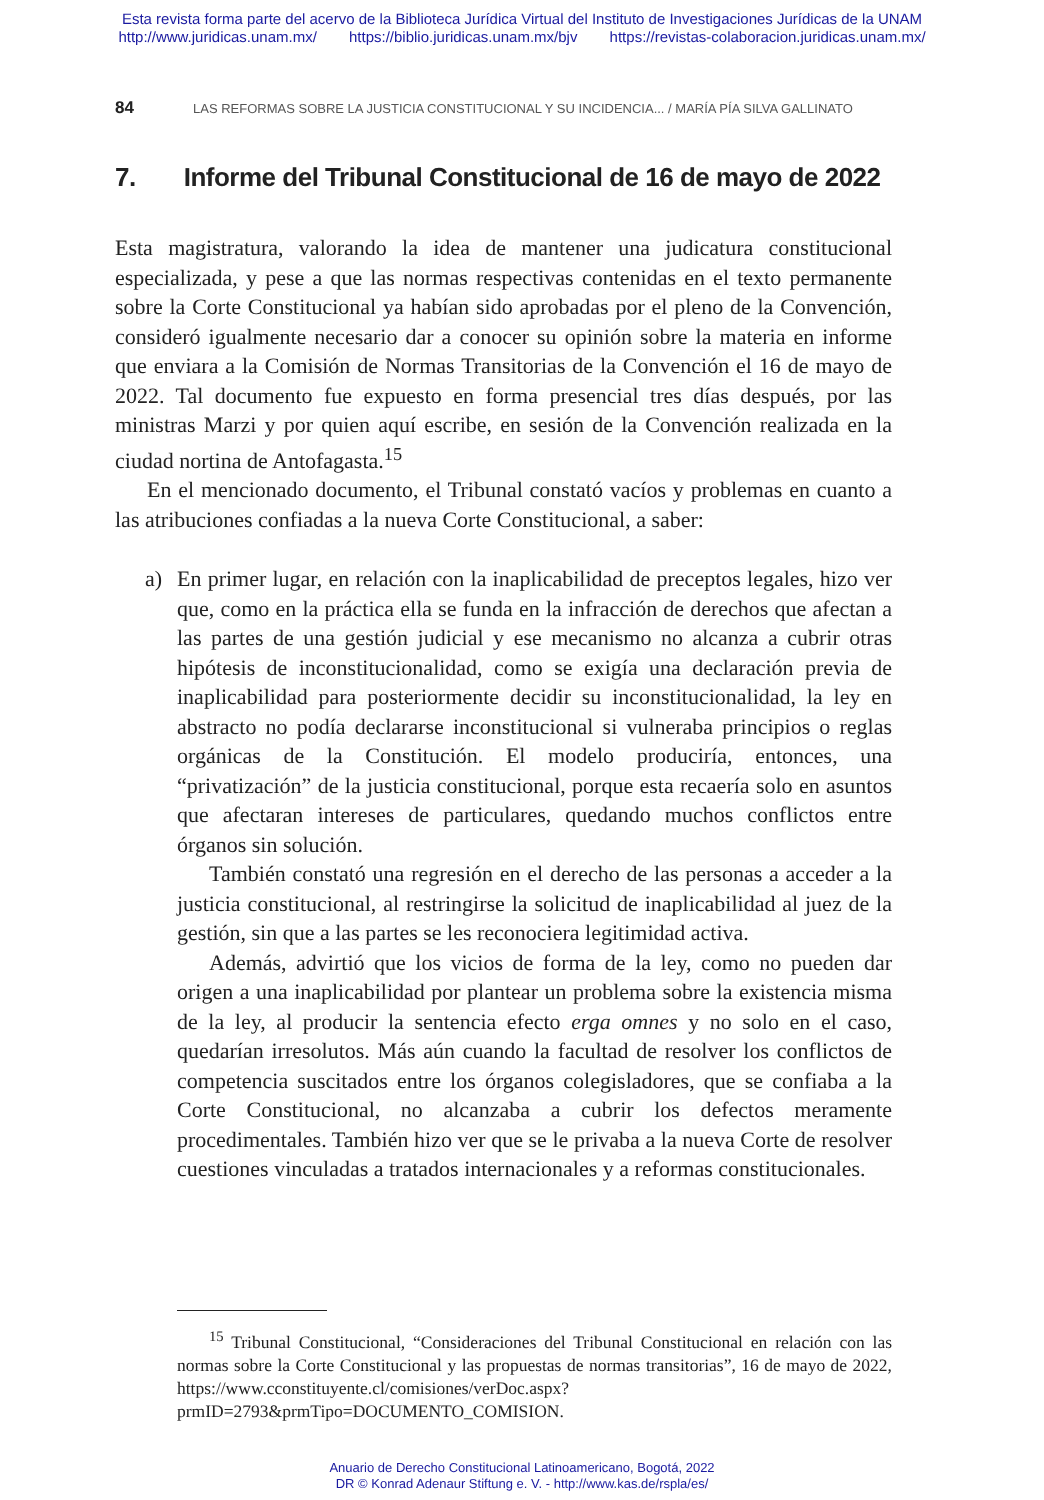Esta revista forma parte del acervo de la Biblioteca Jurídica Virtual del Instituto de Investigaciones Jurídicas de la UNAM
http://www.juridicas.unam.mx/ https://biblio.juridicas.unam.mx/bjv https://revistas-colaboracion.juridicas.unam.mx/
84 LAS REFORMAS SOBRE LA JUSTICIA CONSTITUCIONAL Y SU INCIDENCIA... / MARÍA PÍA SILVA GALLINATO
7. Informe del Tribunal Constitucional de 16 de mayo de 2022
Esta magistratura, valorando la idea de mantener una judicatura constitucional especializada, y pese a que las normas respectivas contenidas en el texto permanente sobre la Corte Constitucional ya habían sido aprobadas por el pleno de la Convención, consideró igualmente necesario dar a conocer su opinión sobre la materia en informe que enviara a la Comisión de Normas Transitorias de la Convención el 16 de mayo de 2022. Tal documento fue expuesto en forma presencial tres días después, por las ministras Marzi y por quien aquí escribe, en sesión de la Convención realizada en la ciudad nortina de Antofagasta.<sup>15</sup>
En el mencionado documento, el Tribunal constató vacíos y problemas en cuanto a las atribuciones confiadas a la nueva Corte Constitucional, a saber:
a)
En primer lugar, en relación con la inaplicabilidad de preceptos legales, hizo ver que, como en la práctica ella se funda en la infracción de derechos que afectan a las partes de una gestión judicial y ese mecanismo no alcanza a cubrir otras hipótesis de inconstitucionalidad, como se exigía una declaración previa de inaplicabilidad para posteriormente decidir su inconstitucionalidad, la ley en abstracto no podía declararse inconstitucional si vulneraba principios o reglas orgánicas de la Constitución. El modelo produciría, entonces, una “privatización” de la justicia constitucional, porque esta recaería solo en asuntos que afectaran intereses de particulares, quedando muchos conflictos entre órganos sin solución.
También constató una regresión en el derecho de las personas a acceder a la justicia constitucional, al restringirse la solicitud de inaplicabilidad al juez de la gestión, sin que a las partes se les reconociera legitimidad activa.
Además, advirtió que los vicios de forma de la ley, como no pueden dar origen a una inaplicabilidad por plantear un problema sobre la existencia misma de la ley, al producir la sentencia efecto erga omnes y no solo en el caso, quedarían irresolutos. Más aún cuando la facultad de resolver los conflictos de competencia suscitados entre los órganos colegisladores, que se confiaba a la Corte Constitucional, no alcanzaba a cubrir los defectos meramente procedimentales. También hizo ver que se le privaba a la nueva Corte de resolver cuestiones vinculadas a tratados internacionales y a reformas constitucionales.
<sup>15</sup> Tribunal Constitucional, “Consideraciones del Tribunal Constitucional en relación con las normas sobre la Corte Constitucional y las propuestas de normas transitorias”, 16 de mayo de 2022, https://www.cconstituyente.cl/comisiones/verDoc.aspx?prmID=2793&prmTipo=DOCUMENTO_COMISION.
Anuario de Derecho Constitucional Latinoamericano, Bogotá, 2022
DR © Konrad Adenaur Stiftung e. V. - http://www.kas.de/rspla/es/